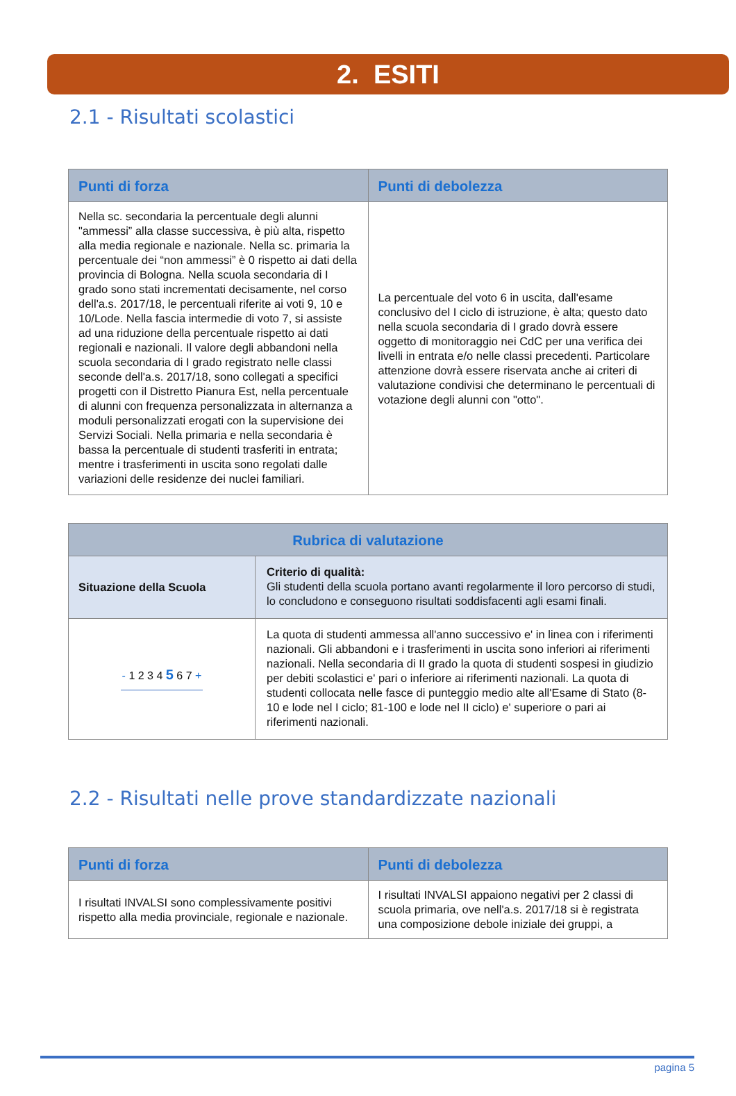2. ESITI
2.1 - Risultati scolastici
| Punti di forza | Punti di debolezza |
| --- | --- |
| Nella sc. secondaria la percentuale degli alunni "ammessi” alla classe successiva, è più alta, rispetto alla media regionale e nazionale. Nella sc. primaria la percentuale dei “non ammessi” è 0 rispetto ai dati della provincia di Bologna. Nella scuola secondaria di I grado sono stati incrementati decisamente, nel corso dell'a.s. 2017/18, le percentuali riferite ai voti 9, 10 e 10/Lode. Nella fascia intermedie di voto 7, si assiste ad una riduzione della percentuale rispetto ai dati regionali e nazionali. Il valore degli abbandoni nella scuola secondaria di I grado registrato nelle classi seconde dell'a.s. 2017/18, sono collegati a specifici progetti con il Distretto Pianura Est, nella percentuale di alunni con frequenza personalizzata in alternanza a moduli personalizzati erogati con la supervisione dei Servizi Sociali. Nella primaria e nella secondaria è bassa la percentuale di studenti trasferiti in entrata; mentre i trasferimenti in uscita sono regolati dalle variazioni delle residenze dei nuclei familiari. | La percentuale del voto 6 in uscita, dall'esame conclusivo del I ciclo di istruzione, è alta; questo dato nella scuola secondaria di I grado dovrà essere oggetto di monitoraggio nei CdC per una verifica dei livelli in entrata e/o nelle classi precedenti. Particolare attenzione dovrà essere riservata anche ai criteri di valutazione condivisi che determinano le percentuali di votazione degli alunni con "otto". |
| Rubrica di valutazione | |
| --- | --- |
| Situazione della Scuola | Criterio di qualità: Gli studenti della scuola portano avanti regolarmente il loro percorso di studi, lo concludono e conseguono risultati soddisfacenti agli esami finali. |
| - 1 2 3 4 5 6 7 + | La quota di studenti ammessa all'anno successivo e' in linea con i riferimenti nazionali. Gli abbandoni e i trasferimenti in uscita sono inferiori ai riferimenti nazionali. Nella secondaria di II grado la quota di studenti sospesi in giudizio per debiti scolastici e' pari o inferiore ai riferimenti nazionali. La quota di studenti collocata nelle fasce di punteggio medio alte all'Esame di Stato (8-10 e lode nel I ciclo; 81-100 e lode nel II ciclo) e' superiore o pari ai riferimenti nazionali. |
2.2 - Risultati nelle prove standardizzate nazionali
| Punti di forza | Punti di debolezza |
| --- | --- |
| I risultati INVALSI sono complessivamente positivi rispetto alla media provinciale, regionale e nazionale. | I risultati INVALSI appaiono negativi per 2 classi di scuola primaria, ove nell'a.s. 2017/18 si è registrata una composizione debole iniziale dei gruppi, a |
pagina 5